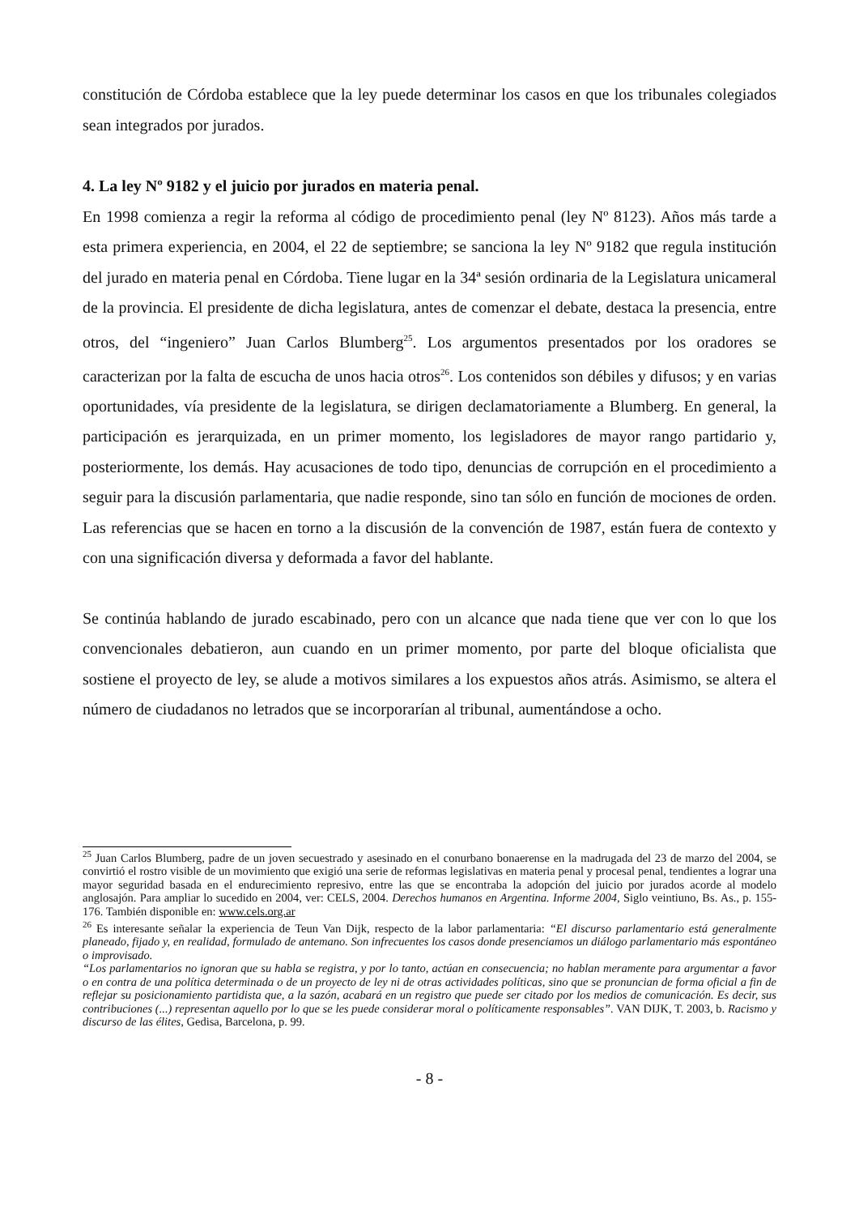constitución de Córdoba establece que la ley puede determinar los casos en que los tribunales colegiados sean integrados por jurados.
4. La ley Nº 9182 y el juicio por jurados en materia penal.
En 1998 comienza a regir la reforma al código de procedimiento penal (ley Nº 8123). Años más tarde a esta primera experiencia, en 2004, el 22 de septiembre; se sanciona la ley Nº 9182 que regula institución del jurado en materia penal en Córdoba. Tiene lugar en la 34ª sesión ordinaria de la Legislatura unicameral de la provincia. El presidente de dicha legislatura, antes de comenzar el debate, destaca la presencia, entre otros, del “ingeniero” Juan Carlos Blumberg<sup>25</sup>. Los argumentos presentados por los oradores se caracterizan por la falta de escucha de unos hacia otros<sup>26</sup>. Los contenidos son débiles y difusos; y en varias oportunidades, vía presidente de la legislatura, se dirigen declamatoriamente a Blumberg. En general, la participación es jerarquizada, en un primer momento, los legisladores de mayor rango partidario y, posteriormente, los demás. Hay acusaciones de todo tipo, denuncias de corrupción en el procedimiento a seguir para la discusión parlamentaria, que nadie responde, sino tan sólo en función de mociones de orden. Las referencias que se hacen en torno a la discusión de la convención de 1987, están fuera de contexto y con una significación diversa y deformada a favor del hablante.
Se continúa hablando de jurado escabinado, pero con un alcance que nada tiene que ver con lo que los convencionales debatieron, aun cuando en un primer momento, por parte del bloque oficialista que sostiene el proyecto de ley, se alude a motivos similares a los expuestos años atrás. Asimismo, se altera el número de ciudadanos no letrados que se incorporarían al tribunal, aumentándose a ocho.
<sup>25</sup> Juan Carlos Blumberg, padre de un joven secuestrado y asesinado en el conurbano bonaerense en la madrugada del 23 de marzo del 2004, se convirtió el rostro visible de un movimiento que exigió una serie de reformas legislativas en materia penal y procesal penal, tendientes a lograr una mayor seguridad basada en el endurecimiento represivo, entre las que se encontraba la adopción del juicio por jurados acorde al modelo anglosajón. Para ampliar lo sucedido en 2004, ver: CELS, 2004. Derechos humanos en Argentina. Informe 2004, Siglo veintiuno, Bs. As., p. 155-176. También disponible en: www.cels.org.ar
<sup>26</sup> Es interesante señalar la experiencia de Teun Van Dijk, respecto de la labor parlamentaria: “El discurso parlamentario está generalmente planeado, fijado y, en realidad, formulado de antemano. Son infrecuentes los casos donde presenciamos un diálogo parlamentario más espontáneo o improvisado.
“Los parlamentarios no ignoran que su habla se registra, y por lo tanto, actúan en consecuencia; no hablan meramente para argumentar a favor o en contra de una política determinada o de un proyecto de ley ni de otras actividades políticas, sino que se pronuncian de forma oficial a fin de reflejar su posicionamiento partidista que, a la sazón, acabará en un registro que puede ser citado por los medios de comunicación. Es decir, sus contribuciones (...) representan aquello por lo que se les puede considerar moral o políticamente responsables”. VAN DIJK, T. 2003, b. Racismo y discurso de las élites, Gedisa, Barcelona, p. 99.
- 8 -